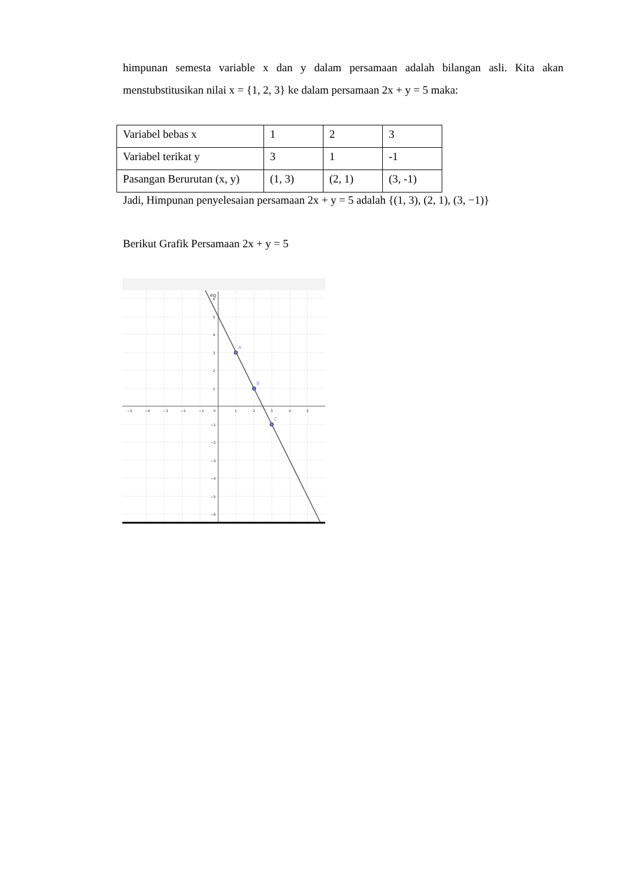himpunan semesta variable x dan y dalam persamaan adalah bilangan asli. Kita akan menstubstitusikan nilai x = {1, 2, 3} ke dalam persamaan 2x + y = 5 maka:
| Variabel bebas x | 1 | 2 | 3 |
| Variabel terikat y | 3 | 1 | -1 |
| Pasangan Berurutan (x, y) | (1, 3) | (2, 1) | (3, -1) |
Jadi, Himpunan penyelesaian persamaan 2x + y = 5 adalah {(1, 3), (2, 1), (3, −1)}
Berikut Grafik Persamaan 2x + y = 5
A
B
C
eq
−5
−4
−3
−2
−1
0
1
2
3
4
5
6
5
4
3
2
1
−1
−2
−3
−4
−5
−6